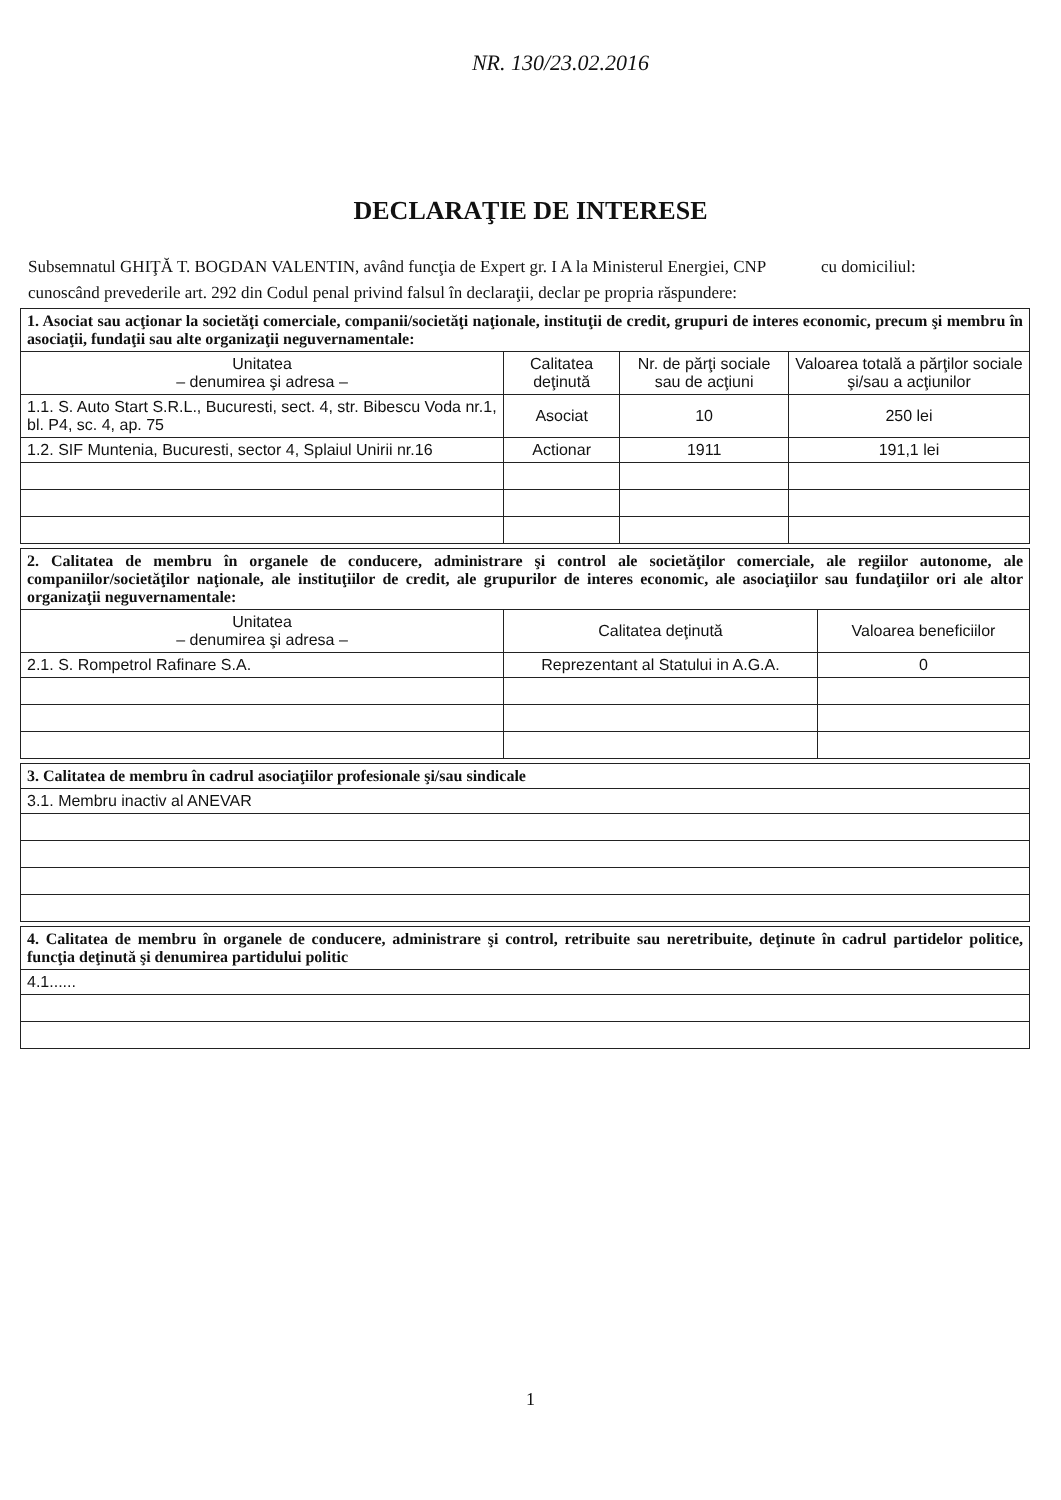NR. 130/23.02.2016
DECLARAŢIE DE INTERESE
Subsemnatul GHIŢĂ T. BOGDAN VALENTIN, având funcţia de Expert gr. I A la Ministerul Energiei, CNP cu domiciliul:
cunoscând prevederile art. 292 din Codul penal privind falsul în declaraţii, declar pe propria răspundere:
| 1. Asociat sau acţionar la societăţi comerciale, companii/societăţi naţionale, instituţii de credit, grupuri de interes economic, precum şi membru în asociaţii, fundaţii sau alte organizaţii neguvernamentale: | | | |
| Unitatea – denumirea şi adresa – | Calitatea deţinută | Nr. de părţi sociale sau de acţiuni | Valoarea totală a părţilor sociale şi/sau a acţiunilor |
| 1.1. S. Auto Start S.R.L., Bucuresti, sect. 4, str. Bibescu Voda nr.1, bl. P4, sc. 4, ap. 75 | Asociat | 10 | 250 lei |
| 1.2. SIF Muntenia, Bucuresti, sector 4, Splaiul Unirii nr.16 | Actionar | 1911 | 191,1 lei |
| 2. Calitatea de membru în organele de conducere, administrare şi control ale societăţilor comerciale, ale regiilor autonome, ale companiilor/societăţilor naţionale, ale instituţiilor de credit, ale grupurilor de interes economic, ale asociaţiilor sau fundaţiilor ori ale altor organizaţii neguvernamentale: | | |
| Unitatea – denumirea şi adresa – | Calitatea deţinută | Valoarea beneficiilor |
| 2.1. S. Rompetrol Rafinare S.A. | Reprezentant al Statului in A.G.A. | 0 |
| 3. Calitatea de membru în cadrul asociaţiilor profesionale şi/sau sindicale |
| 3.1. Membru inactiv al ANEVAR |
| 4. Calitatea de membru în organele de conducere, administrare şi control, retribuite sau neretribuite, deţinute în cadrul partidelor politice, funcţia deţinută şi denumirea partidului politic |
| 4.1...... |
1